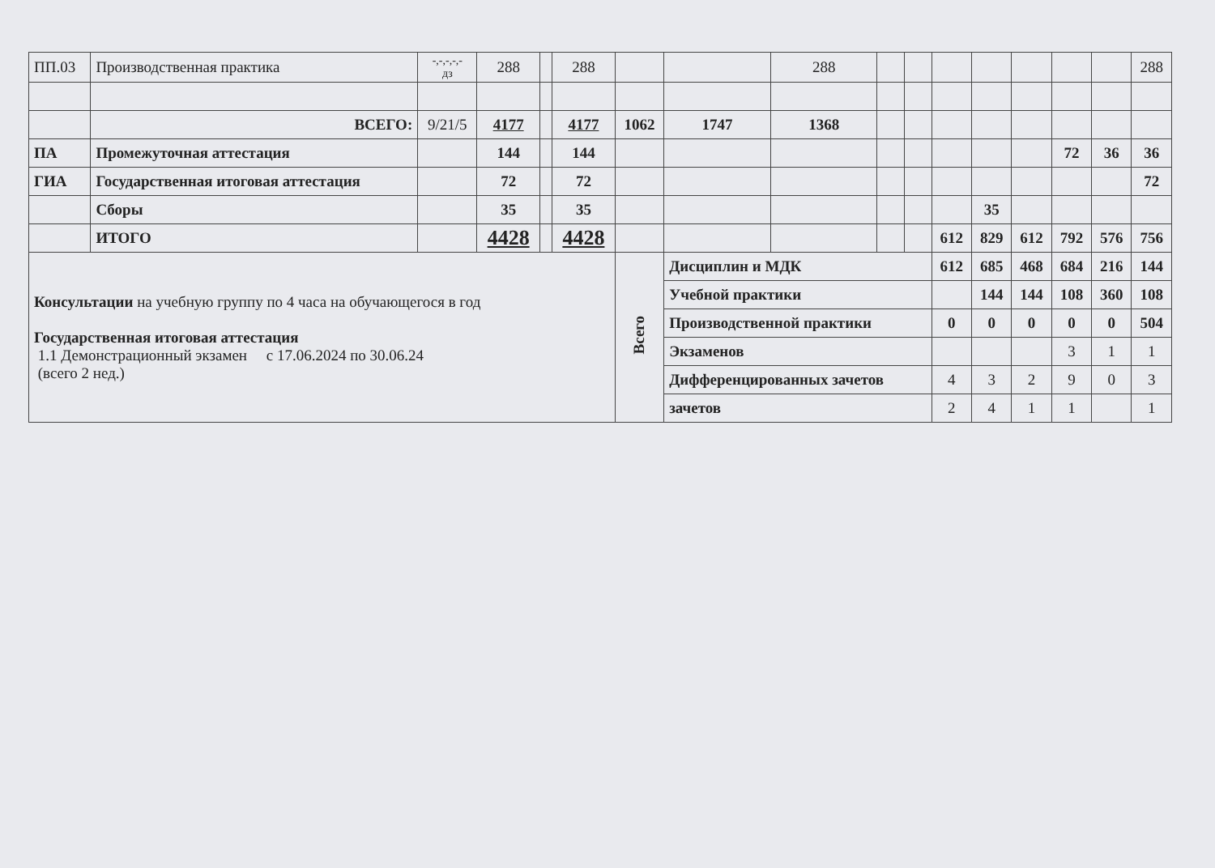| ПП.03 | Производственная практика | -,-,-,-,- дз | 288 | | 288 | | | 288 | | | | | | | | 288 |
| | ВСЕГО: | 9/21/5 | 4177 | | 4177 | 1062 | 1747 | 1368 | | | | | | | | |
| ПА | Промежуточная аттестация | | 144 | | 144 | | | | | | | | | 72 | 36 | 36 |
| ГИА | Государственная итоговая аттестация | | 72 | | 72 | | | | | | | | | | | 72 |
| | Сборы | | 35 | | 35 | | | | | | | 35 | | | | |
| | ИТОГО | | 4428 | | 4428 | | | | | | 612 | 829 | 612 | 792 | 576 | 756 |
| Консультации на учебную группу по 4 часа на обучающегося в год Государственная итоговая аттестация 1.1 Демонстрационный экзамен с 17.06.2024 по 30.06.24 (всего 2 нед.) | | | | | | Всего | Дисциплин и МДК | | | | 612 | 685 | 468 | 684 | 216 | 144 |
| | | | | | | | Учебной практики | | | | | 144 | 144 | 108 | 360 | 108 |
| | | | | | | | Производственной практики | | | | 0 | 0 | 0 | 0 | 0 | 504 |
| | | | | | | | Экзаменов | | | | | | | 3 | 1 | 1 |
| | | | | | | | Дифференцированных зачетов | | | | 4 | 3 | 2 | 9 | 0 | 3 |
| | | | | | | | зачетов | | | | 2 | 4 | 1 | 1 | | 1 |